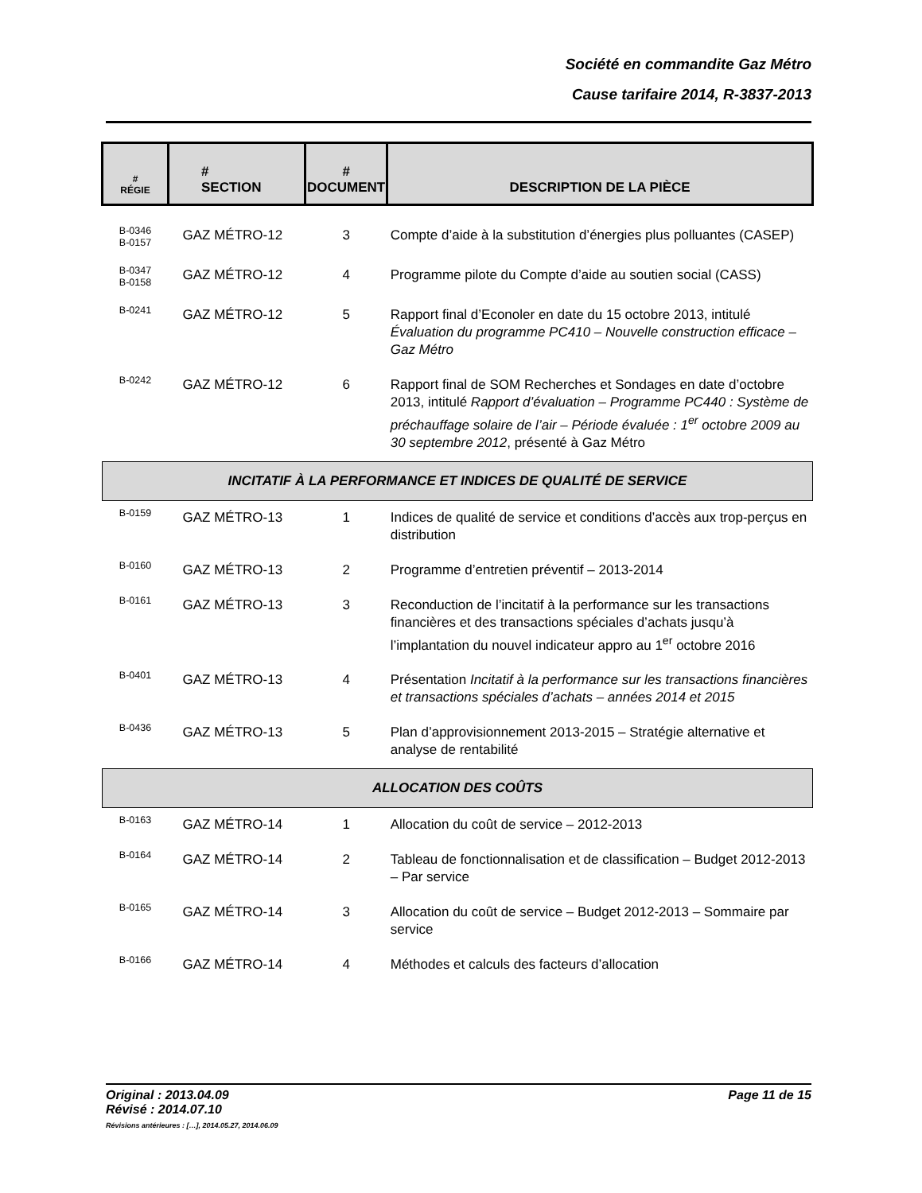Société en commandite Gaz Métro
Cause tarifaire 2014, R-3837-2013
| # RÉGIE | # SECTION | # DOCUMENT | DESCRIPTION DE LA PIÈCE |
| --- | --- | --- | --- |
| B-0346 B-0157 | GAZ MÉTRO-12 | 3 | Compte d’aide à la substitution d’énergies plus polluantes (CASEP) |
| B-0347 B-0158 | GAZ MÉTRO-12 | 4 | Programme pilote du Compte d’aide au soutien social (CASS) |
| B-0241 | GAZ MÉTRO-12 | 5 | Rapport final d’Econoler en date du 15 octobre 2013, intitulé Évaluation du programme PC410 – Nouvelle construction efficace – Gaz Métro |
| B-0242 | GAZ MÉTRO-12 | 6 | Rapport final de SOM Recherches et Sondages en date d’octobre 2013, intitulé Rapport d’évaluation – Programme PC440 : Système de préchauffage solaire de l’air – Période évaluée : 1<sup>er</sup> octobre 2009 au 30 septembre 2012 , présenté à Gaz Métro |
| INCITATIF À LA PERFORMANCE ET INDICES DE QUALITÉ DE SERVICE | | | |
| B-0159 | GAZ MÉTRO-13 | 1 | Indices de qualité de service et conditions d’accès aux trop-perçus en distribution |
| B-0160 | GAZ MÉTRO-13 | 2 | Programme d’entretien préventif – 2013-2014 |
| B-0161 | GAZ MÉTRO-13 | 3 | Reconduction de l’incitatif à la performance sur les transactions financières et des transactions spéciales d’achats jusqu’à l’implantation du nouvel indicateur appro au 1<sup>er</sup> octobre 2016 |
| B-0401 | GAZ MÉTRO-13 | 4 | Présentation Incitatif à la performance sur les transactions financières et transactions spéciales d’achats – années 2014 et 2015 |
| B-0436 | GAZ MÉTRO-13 | 5 | Plan d’approvisionnement 2013-2015 – Stratégie alternative et analyse de rentabilité |
| ALLOCATION DES COÛTS | | | |
| B-0163 | GAZ MÉTRO-14 | 1 | Allocation du coût de service – 2012-2013 |
| B-0164 | GAZ MÉTRO-14 | 2 | Tableau de fonctionnalisation et de classification – Budget 2012-2013 – Par service |
| B-0165 | GAZ MÉTRO-14 | 3 | Allocation du coût de service – Budget 2012-2013 – Sommaire par service |
| B-0166 | GAZ MÉTRO-14 | 4 | Méthodes et calculs des facteurs d’allocation |
Page 11 de 15 Original : 2013.04.09
Révisé : 2014.07.10
Révisions antérieures : […], 2014.05.27, 2014.06.09